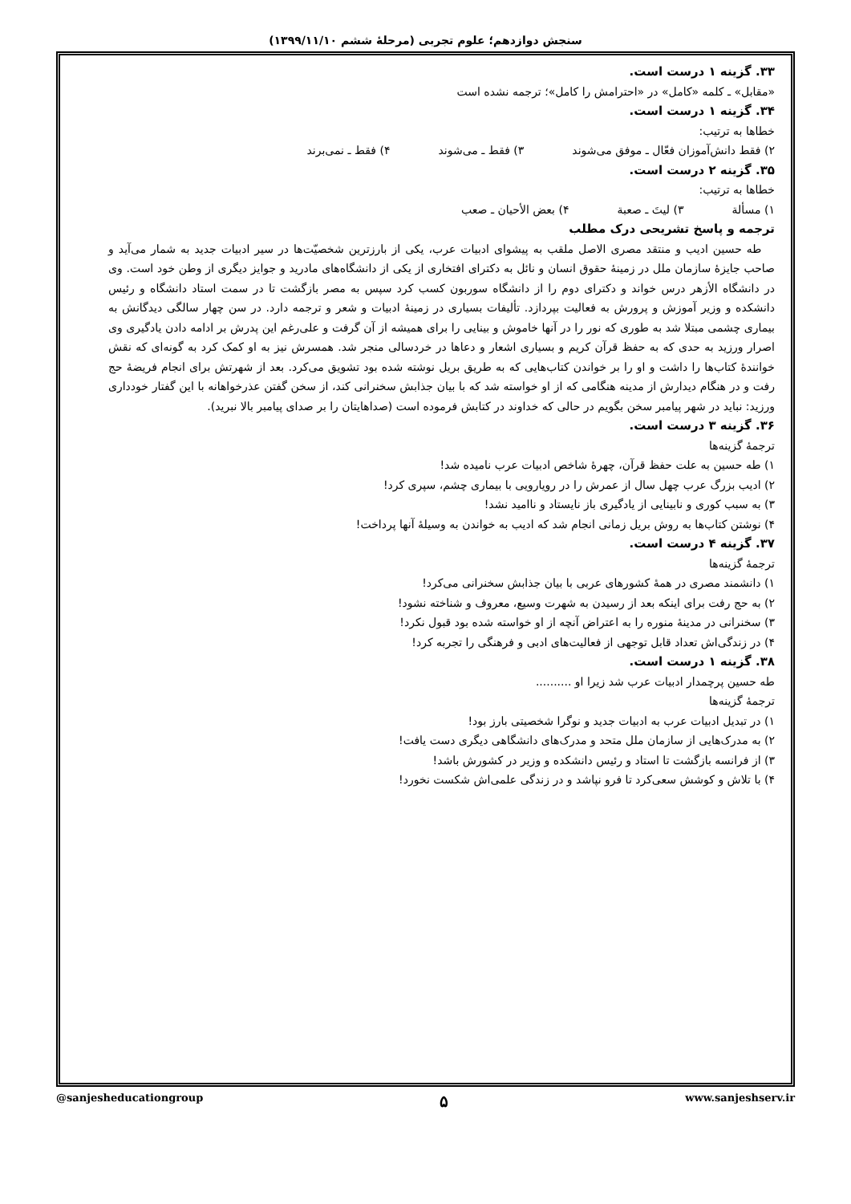سنجش دوازدهم؛ علوم تجربی (مرحلهٔ ششم ۱۳۹۹/۱۱/۱۰)
۳۳. گزینه ۱ درست است.
«مقابل» ـ کلمه «کامل» در «احترامش را کامل»؛ ترجمه نشده است
۳۴. گزینه ۱ درست است.
خطاها به ترتیب:
۲) فقط دانش‌آموزان فعّال ـ موفق می‌شوند ۳) فقط ـ می‌شوند ۴) فقط ـ نمی‌برند
۳۵. گزینه ۲ درست است.
خطاها به ترتیب:
۱) مسألة ۳) لیتَ ـ صعبة ۴) بعض الأحیان ـ صعب
ترجمه و پاسخ تشریحی درک مطلب
طه حسین ادیب و منتقد مصری الاصل ملقب به پیشوای ادبیات عرب، یکی از بارزترین شخصیّت‌ها در سیر ادبیات جدید به شمار می‌آید و صاحب جایزهٔ سازمان ملل در زمینهٔ حقوق انسان و نائل به دکترای افتخاری از یکی از دانشگاه‌های مادرید و جوایز دیگری از وطن خود است. وی در دانشگاه الأزهر درس خواند و دکترای دوم را از دانشگاه سوربون کسب کرد سپس به مصر بازگشت تا در سمت استاد دانشگاه و رئیس دانشکده و وزیر آموزش و پرورش به فعالیت بپردازد. تألیفات بسیاری در زمینهٔ ادبیات و شعر و ترجمه دارد. در سن چهار سالگی دیدگانش به بیماری چشمی مبتلا شد به طوری که نور را در آنها خاموش و بینایی را برای همیشه از آن گرفت و علی‌رغم این پدرش بر ادامه دادن یادگیری وی اصرار ورزید به حدی که به حفظ قرآن کریم و بسیاری اشعار و دعاها در خردسالی منجر شد. همسرش نیز به او کمک کرد به گونه‌ای که نقش خوانندهٔ کتاب‌ها را داشت و او را بر خواندن کتاب‌هایی که به طریق بریل نوشته شده بود تشویق می‌کرد. بعد از شهرتش برای انجام فریضهٔ حج رفت و در هنگام دیدارش از مدینه هنگامی که از او خواسته شد که با بیان جذابش سخنرانی کند، از سخن گفتن عذرخواهانه با این گفتار خودداری ورزید: نباید در شهر پیامبر سخن بگویم در حالی که خداوند در کتابش فرموده است (صداهایتان را بر صدای پیامبر بالا نبرید).
۳۶. گزینه ۳ درست است.
ترجمهٔ گزینه‌ها
۱) طه حسین به علت حفظ قرآن، چهرهٔ شاخص ادبیات عرب نامیده شد!
۲) ادیب بزرگ عرب چهل سال از عمرش را در رویارویی با بیماری چشم، سپری کرد!
۳) به سبب کوری و نابینایی از یادگیری باز نایستاد و ناامید نشد!
۴) نوشتن کتاب‌ها به روش بریل زمانی انجام شد که ادیب به خواندن به وسیلهٔ آنها پرداخت!
۳۷. گزینه ۴ درست است.
ترجمهٔ گزینه‌ها
۱) دانشمند مصری در همهٔ کشورهای عربی با بیان جذابش سخنرانی می‌کرد!
۲) به حج رفت برای اینکه بعد از رسیدن به شهرت وسیع، معروف و شناخته نشود!
۳) سخنرانی در مدینهٔ منوره را به اعتراض آنچه از او خواسته شده بود قبول نکرد!
۴) در زندگی‌اش تعداد قابل توجهی از فعالیت‌های ادبی و فرهنگی را تجربه کرد!
۳۸. گزینه ۱ درست است.
طه حسین پرچمدار ادبیات عرب شد زیرا او ..........
ترجمهٔ گزینه‌ها
۱) در تبدیل ادبیات عرب به ادبیات جدید و نوگرا شخصیتی بارز بود!
۲) به مدرک‌هایی از سازمان ملل متحد و مدرک‌های دانشگاهی دیگری دست یافت!
۳) از فرانسه بازگشت تا استاد و رئیس دانشکده و وزیر در کشورش باشد!
۴) با تلاش و کوشش سعی‌کرد تا فرو نپاشد و در زندگی علمی‌اش شکست نخورد!
@sanjesheducationgroup ۵ www.sanjeshserv.ir